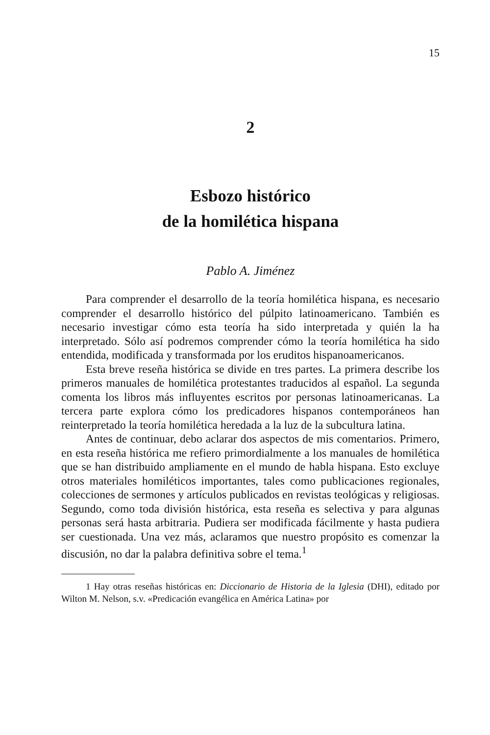15
2
Esbozo histórico
de la homilética hispana
Pablo A. Jiménez
Para comprender el desarrollo de la teoría homilética hispana, es necesario comprender el desarrollo histórico del púlpito latinoamericano. También es necesario investigar cómo esta teoría ha sido interpretada y quién la ha interpretado. Sólo así podremos comprender cómo la teoría homilética ha sido entendida, modificada y transformada por los eruditos hispanoamericanos.
Esta breve reseña histórica se divide en tres partes. La primera describe los primeros manuales de homilética protestantes traducidos al español. La segunda comenta los libros más influyentes escritos por personas latinoamericanas. La tercera parte explora cómo los predicadores hispanos contemporáneos han reinterpretado la teoría homilética heredada a la luz de la subcultura latina.
Antes de continuar, debo aclarar dos aspectos de mis comentarios. Primero, en esta reseña histórica me refiero primordialmente a los manuales de homilética que se han distribuido ampliamente en el mundo de habla hispana. Esto excluye otros materiales homiléticos importantes, tales como publicaciones regionales, colecciones de sermones y artículos publicados en revistas teológicas y religiosas. Segundo, como toda división histórica, esta reseña es selectiva y para algunas personas será hasta arbitraria. Pudiera ser modificada fácilmente y hasta pudiera ser cuestionada. Una vez más, aclaramos que nuestro propósito es comenzar la discusión, no dar la palabra definitiva sobre el tema.<sup>1</sup>
1 Hay otras reseñas históricas en: Diccionario de Historia de la Iglesia (DHI), editado por Wilton M. Nelson, s.v. «Predicación evangélica en América Latina» por